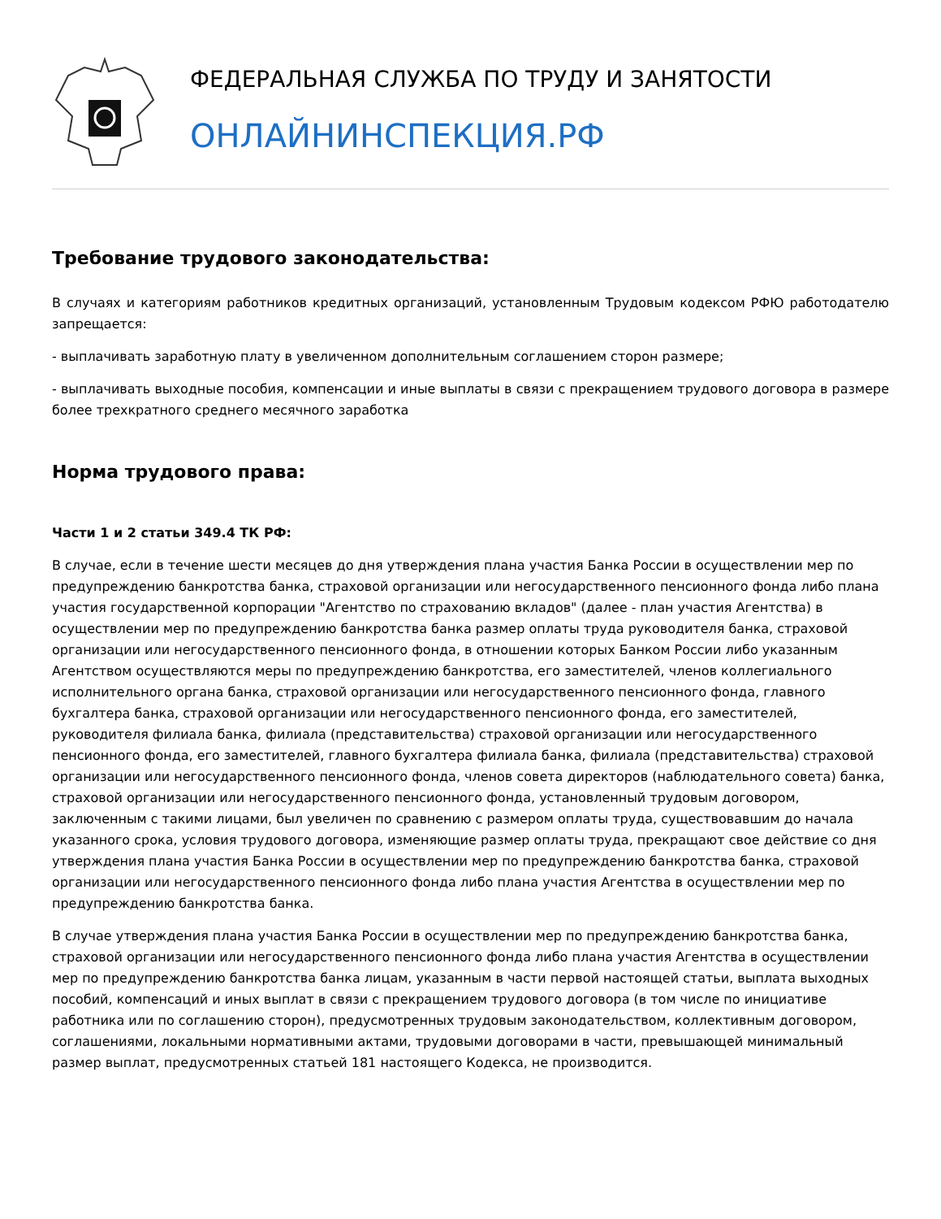ФЕДЕРАЛЬНАЯ СЛУЖБА ПО ТРУДУ И ЗАНЯТОСТИ
ОНЛАЙНИНСПЕКЦИЯ.РФ
Требование трудового законодательства:
В случаях и категориям работников кредитных организаций, установленным Трудовым кодексом РФЮ работодателю запрещается:
- выплачивать заработную плату в увеличенном дополнительным соглашением сторон размере;
- выплачивать выходные пособия, компенсации и иные выплаты в связи с прекращением трудового договора в размере более трехкратного среднего месячного заработка
Норма трудового права:
Части 1 и 2 статьи 349.4 ТК РФ:
В случае, если в течение шести месяцев до дня утверждения плана участия Банка России в осуществлении мер по предупреждению банкротства банка, страховой организации или негосударственного пенсионного фонда либо плана участия государственной корпорации "Агентство по страхованию вкладов" (далее - план участия Агентства) в осуществлении мер по предупреждению банкротства банка размер оплаты труда руководителя банка, страховой организации или негосударственного пенсионного фонда, в отношении которых Банком России либо указанным Агентством осуществляются меры по предупреждению банкротства, его заместителей, членов коллегиального исполнительного органа банка, страховой организации или негосударственного пенсионного фонда, главного бухгалтера банка, страховой организации или негосударственного пенсионного фонда, его заместителей, руководителя филиала банка, филиала (представительства) страховой организации или негосударственного пенсионного фонда, его заместителей, главного бухгалтера филиала банка, филиала (представительства) страховой организации или негосударственного пенсионного фонда, членов совета директоров (наблюдательного совета) банка, страховой организации или негосударственного пенсионного фонда, установленный трудовым договором, заключенным с такими лицами, был увеличен по сравнению с размером оплаты труда, существовавшим до начала указанного срока, условия трудового договора, изменяющие размер оплаты труда, прекращают свое действие со дня утверждения плана участия Банка России в осуществлении мер по предупреждению банкротства банка, страховой организации или негосударственного пенсионного фонда либо плана участия Агентства в осуществлении мер по предупреждению банкротства банка.
В случае утверждения плана участия Банка России в осуществлении мер по предупреждению банкротства банка, страховой организации или негосударственного пенсионного фонда либо плана участия Агентства в осуществлении мер по предупреждению банкротства банка лицам, указанным в части первой настоящей статьи, выплата выходных пособий, компенсаций и иных выплат в связи с прекращением трудового договора (в том числе по инициативе работника или по соглашению сторон), предусмотренных трудовым законодательством, коллективным договором, соглашениями, локальными нормативными актами, трудовыми договорами в части, превышающей минимальный размер выплат, предусмотренных статьей 181 настоящего Кодекса, не производится.